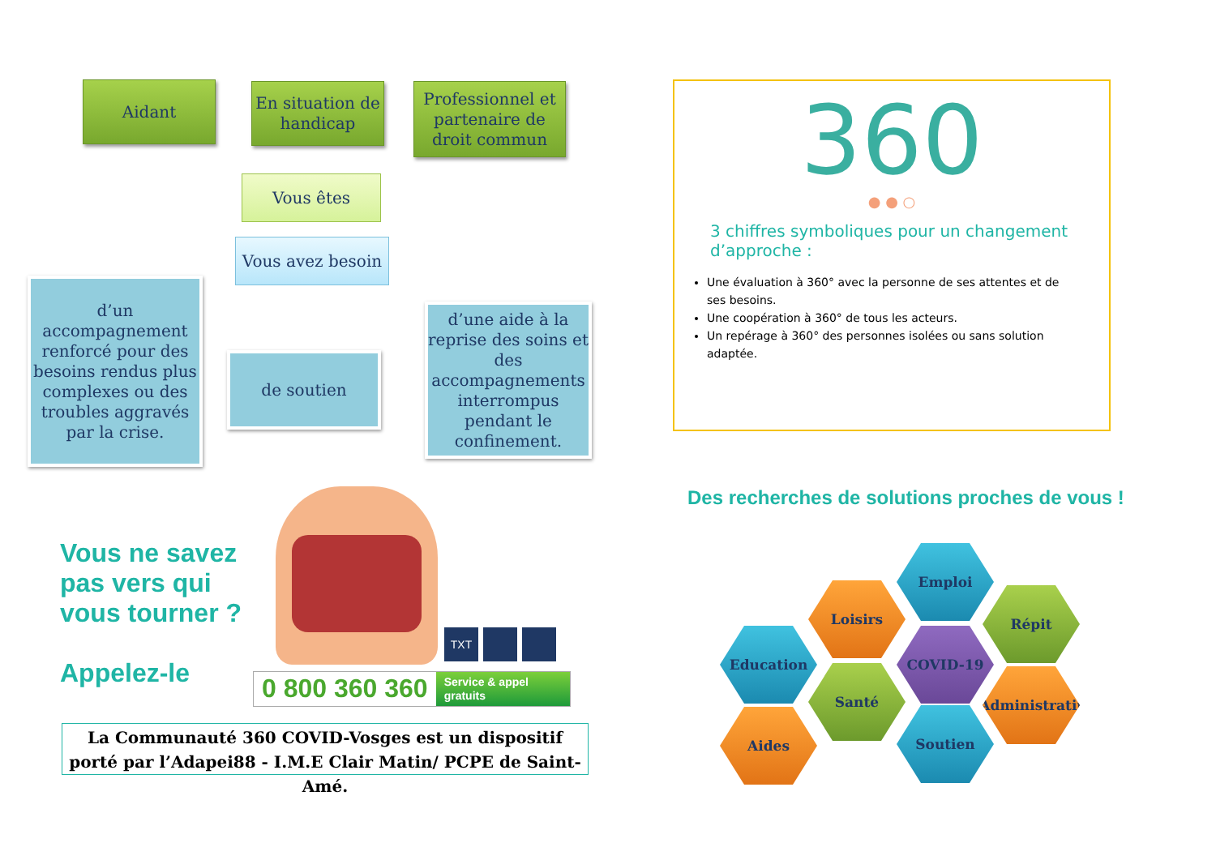Aidant
En situation de handicap
Professionnel et partenaire de droit commun
Vous êtes
Vous avez besoin
d’un accompagnement renforcé pour des besoins rendus plus complexes ou des troubles aggravés par la crise.
de soutien
d’une aide à la reprise des soins et des accompagnements interrompus pendant le confinement.
Vous ne savez
pas vers qui
vous tourner ?
Appelez-le
TXT
0 800 360 360 Service & appel gratuits
La Communauté 360 COVID-Vosges est un dispositif porté par l’Adapei88 - I.M.E Clair Matin/ PCPE de Saint-Amé.
360
● ● ○
3 chiffres symboliques pour un changement d’approche :
Une évaluation à 360° avec la personne de ses attentes et de ses besoins.
Une coopération à 360° de tous les acteurs.
Un repérage à 360° des personnes isolées ou sans solution adaptée.
Des recherches de solutions proches de vous !
Emploi
Loisirs Répit
Education COVID-19
Santé
Administratif
Aides Soutien